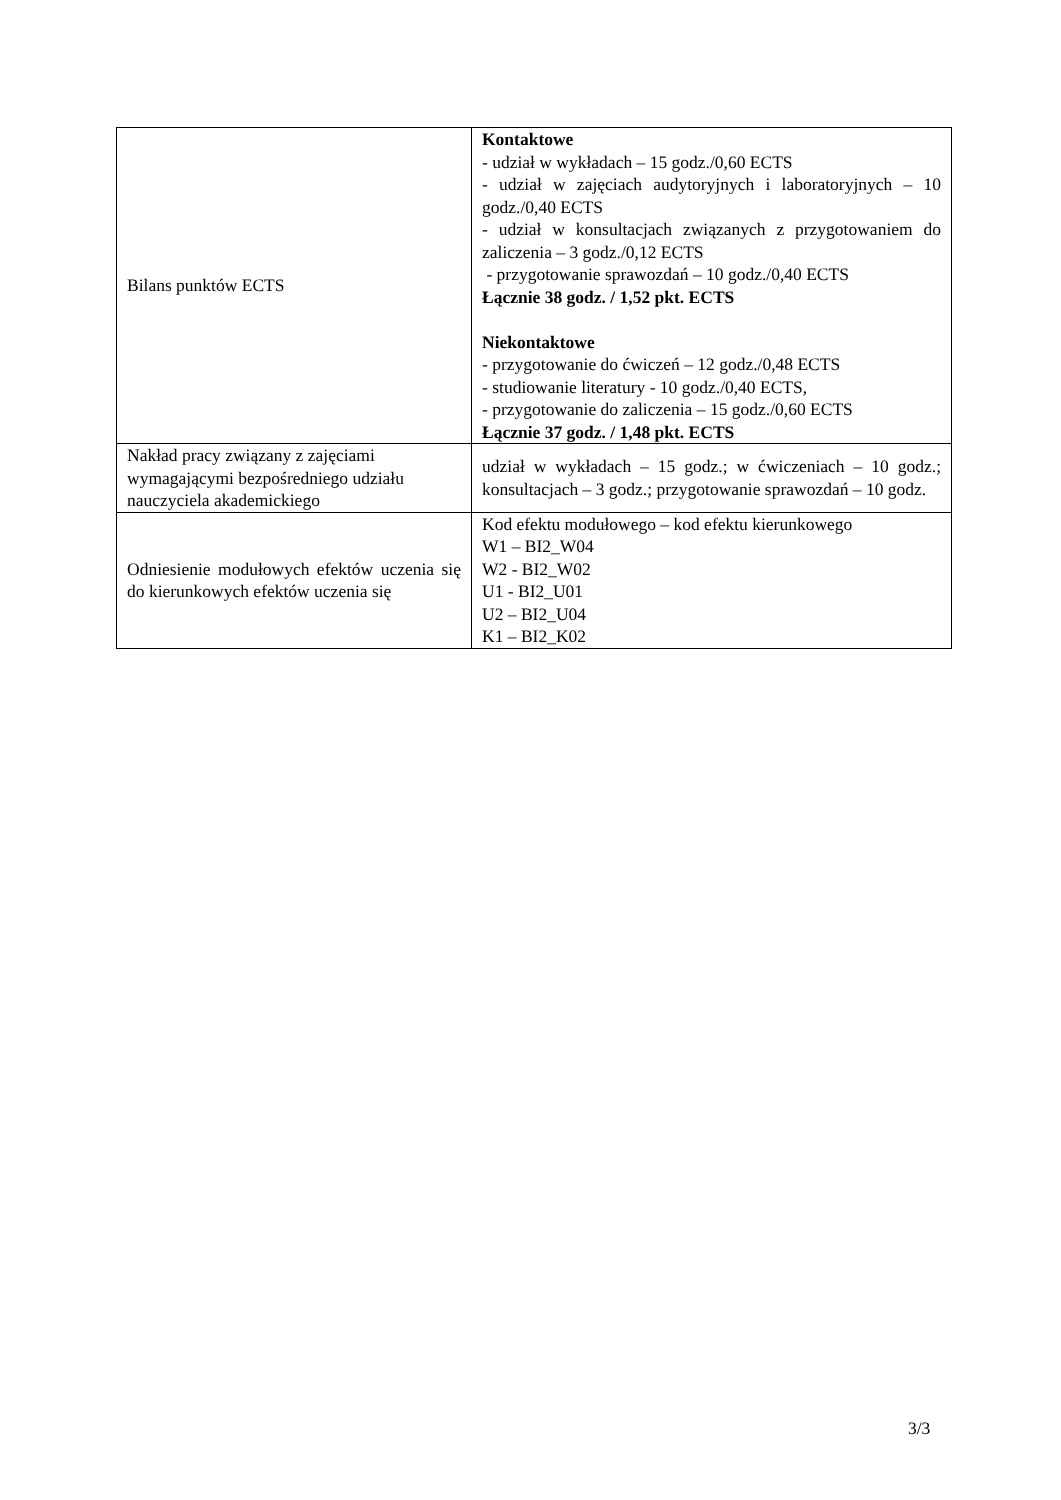| Bilans punktów ECTS | Kontaktowe - udział w wykładach – 15 godz./0,60 ECTS - udział w zajęciach audytoryjnych i laboratoryjnych – 10 godz./0,40 ECTS - udział w konsultacjach związanych z przygotowaniem do zaliczenia – 3 godz./0,12 ECTS - przygotowanie sprawozdań – 10 godz./0,40 ECTS Łącznie 38 godz. / 1,52 pkt. ECTS Niekontaktowe - przygotowanie do ćwiczeń – 12 godz./0,48 ECTS - studiowanie literatury - 10 godz./0,40 ECTS, - przygotowanie do zaliczenia – 15 godz./0,60 ECTS Łącznie 37 godz. / 1,48 pkt. ECTS |
| Nakład pracy związany z zajęciami wymagającymi bezpośredniego udziału nauczyciela akademickiego | udział w wykładach – 15 godz.; w ćwiczeniach – 10 godz.; konsultacjach – 3 godz.; przygotowanie sprawozdań – 10 godz. |
| Odniesienie modułowych efektów uczenia się do kierunkowych efektów uczenia się | Kod efektu modułowego – kod efektu kierunkowego W1 – BI2_W04 W2 - BI2_W02 U1 - BI2_U01 U2 – BI2_U04 K1 – BI2_K02 |
3/3